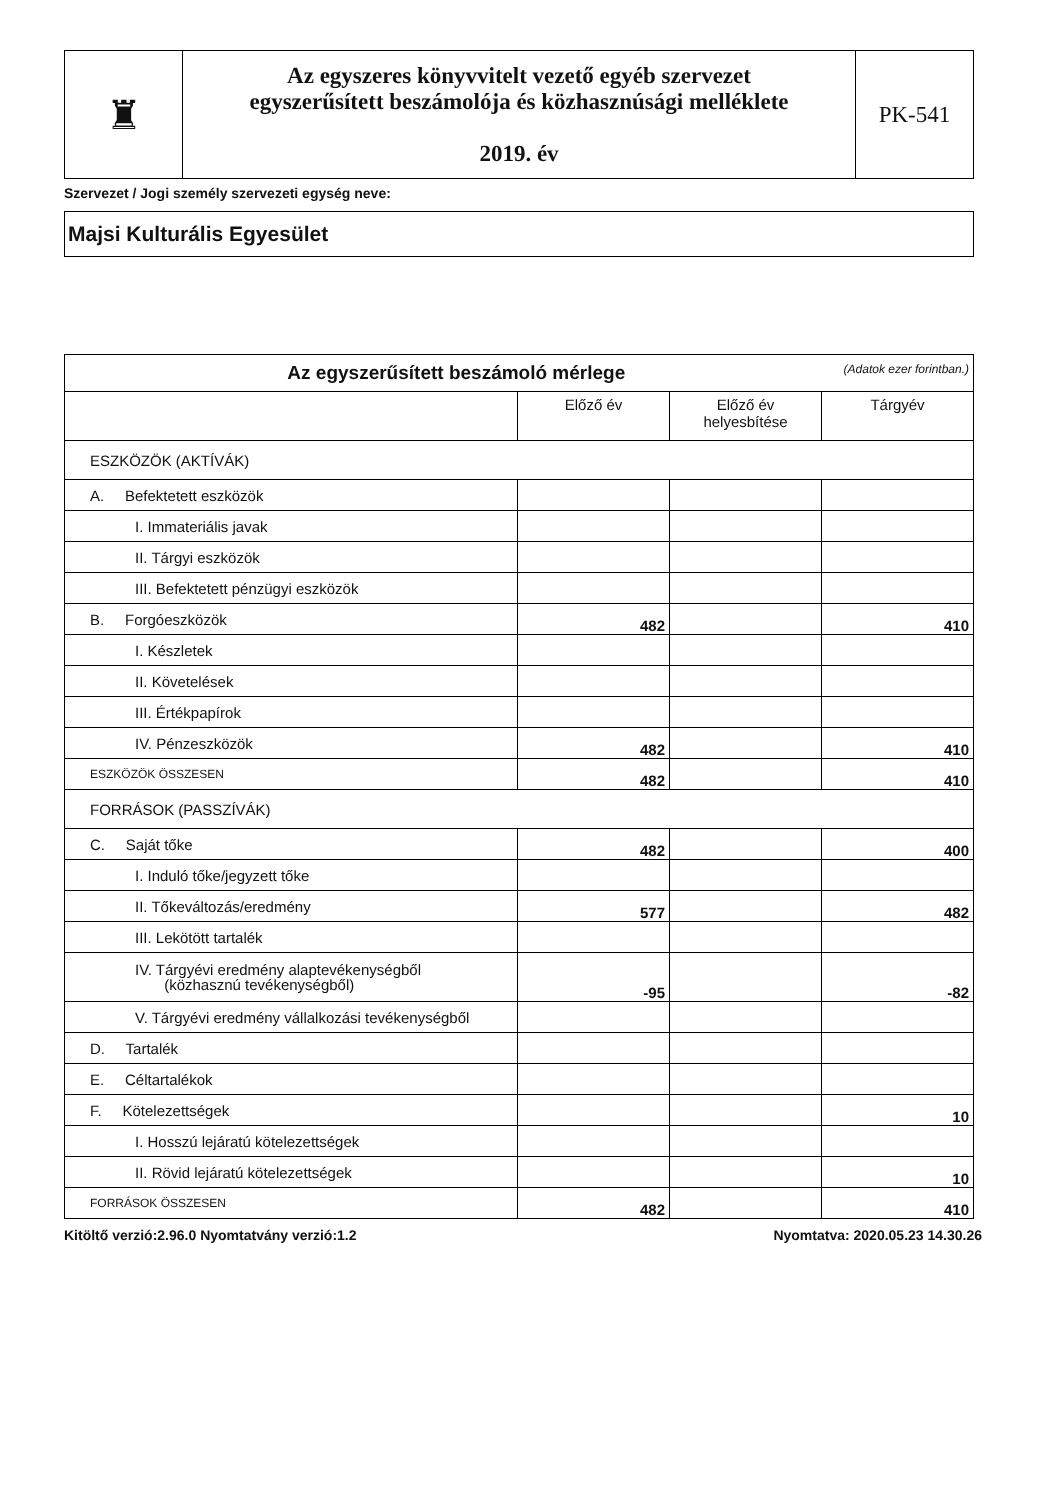| ♜ | Az egyszeres könyvvitelt vezető egyéb szervezet egyszerűsített beszámolója és közhasznúsági melléklete 2019. év | PK-541 |
Szervezet / Jogi személy szervezeti egység neve:
Majsi Kulturális Egyesület
| Az egyszerűsített beszámoló mérlege (Adatok ezer forintban.) | | | |
| | Előző év | Előző év helyesbítése | Tárgyév |
| ESZKÖZÖK (AKTÍVÁK) | | | |
| A. Befektetett eszközök | | | |
| I. Immateriális javak | | | |
| II. Tárgyi eszközök | | | |
| III. Befektetett pénzügyi eszközök | | | |
| B. Forgóeszközök | 482 | | 410 |
| I. Készletek | | | |
| II. Követelések | | | |
| III. Értékpapírok | | | |
| IV. Pénzeszközök | 482 | | 410 |
| ESZKÖZÖK ÖSSZESEN | 482 | | 410 |
| FORRÁSOK (PASSZÍVÁK) | | | |
| C. Saját tőke | 482 | | 400 |
| I. Induló tőke/jegyzett tőke | | | |
| II. Tőkeváltozás/eredmény | 577 | | 482 |
| III. Lekötött tartalék | | | |
| IV. Tárgyévi eredmény alaptevékenységből (közhasznú tevékenységből) | -95 | | -82 |
| V. Tárgyévi eredmény vállalkozási tevékenységből | | | |
| D. Tartalék | | | |
| E. Céltartalékok | | | |
| F. Kötelezettségek | | | 10 |
| I. Hosszú lejáratú kötelezettségek | | | |
| II. Rövid lejáratú kötelezettségek | | | 10 |
| FORRÁSOK ÖSSZESEN | 482 | | 410 |
Kitöltő verzió:2.96.0 Nyomtatvány verzió:1.2 Nyomtatva: 2020.05.23 14.30.26